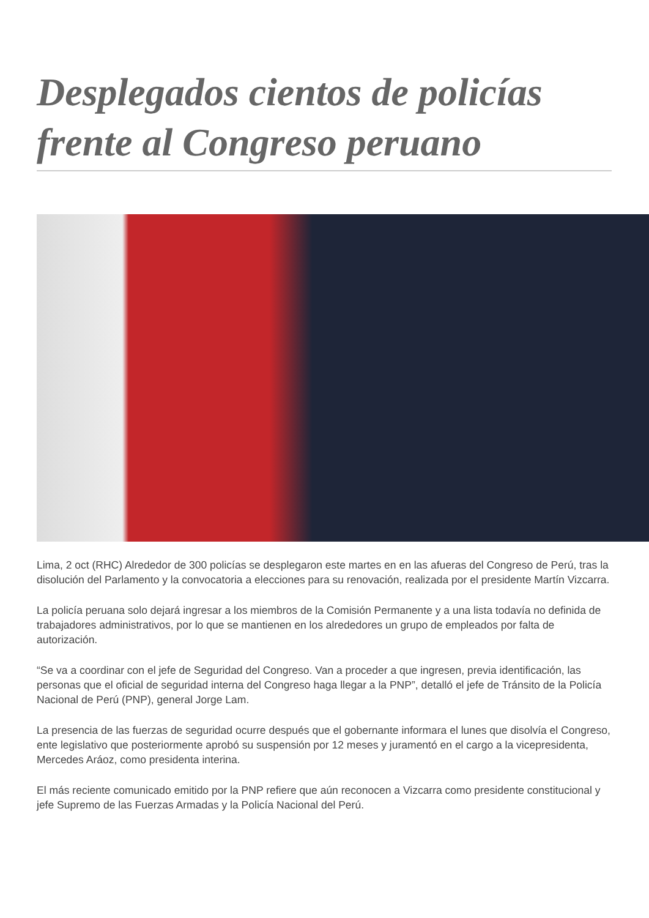Desplegados cientos de policías frente al Congreso peruano
Lima, 2 oct (RHC) Alrededor de 300 policías se desplegaron este martes en en las afueras del Congreso de Perú, tras la disolución del Parlamento y la convocatoria a elecciones para su renovación, realizada por el presidente Martín Vizcarra.
La policía peruana solo dejará ingresar a los miembros de la Comisión Permanente y a una lista todavía no definida de trabajadores administrativos, por lo que se mantienen en los alrededores un grupo de empleados por falta de autorización.
“Se va a coordinar con el jefe de Seguridad del Congreso. Van a proceder a que ingresen, previa identificación, las personas que el oficial de seguridad interna del Congreso haga llegar a la PNP”, detalló el jefe de Tránsito de la Policía Nacional de Perú (PNP), general Jorge Lam.
La presencia de las fuerzas de seguridad ocurre después que el gobernante informara el lunes que disolvía el Congreso, ente legislativo que posteriormente aprobó su suspensión por 12 meses y juramentó en el cargo a la vicepresidenta, Mercedes Aráoz, como presidenta interina.
El más reciente comunicado emitido por la PNP refiere que aún reconocen a Vizcarra como presidente constitucional y jefe Supremo de las Fuerzas Armadas y la Policía Nacional del Perú.